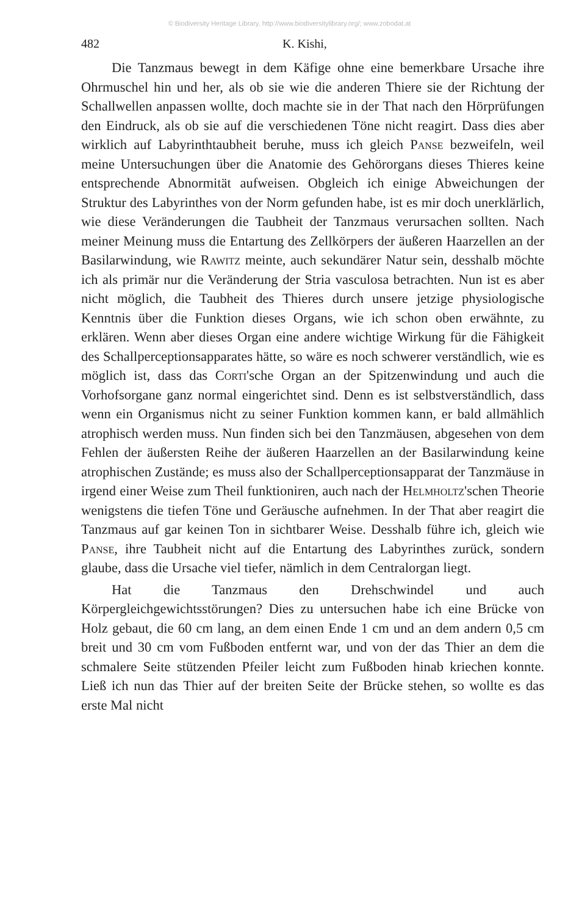© Biodiversity Heritage Library, http://www.biodiversitylibrary.org/; www.zobodat.at
482 K. Kishi,
Die Tanzmaus bewegt in dem Käfige ohne eine bemerkbare Ursache ihre Ohrmuschel hin und her, als ob sie wie die anderen Thiere sie der Richtung der Schallwellen anpassen wollte, doch machte sie in der That nach den Hörprüfungen den Eindruck, als ob sie auf die verschiedenen Töne nicht reagirt. Dass dies aber wirklich auf Labyrinthtaubheit beruhe, muss ich gleich Panse bezweifeln, weil meine Untersuchungen über die Anatomie des Gehörorgans dieses Thieres keine entsprechende Abnormität aufweisen. Obgleich ich einige Abweichungen der Struktur des Labyrinthes von der Norm gefunden habe, ist es mir doch unerklärlich, wie diese Veränderungen die Taubheit der Tanzmaus verursachen sollten. Nach meiner Meinung muss die Entartung des Zellkörpers der äußeren Haarzellen an der Basilarwindung, wie Rawitz meinte, auch sekundärer Natur sein, desshalb möchte ich als primär nur die Veränderung der Stria vasculosa betrachten. Nun ist es aber nicht möglich, die Taubheit des Thieres durch unsere jetzige physiologische Kenntnis über die Funktion dieses Organs, wie ich schon oben erwähnte, zu erklären. Wenn aber dieses Organ eine andere wichtige Wirkung für die Fähigkeit des Schallperceptionsapparates hätte, so wäre es noch schwerer verständlich, wie es möglich ist, dass das Corti'sche Organ an der Spitzenwindung und auch die Vorhofsorgane ganz normal eingerichtet sind. Denn es ist selbstverständlich, dass wenn ein Organismus nicht zu seiner Funktion kommen kann, er bald allmählich atrophisch werden muss. Nun finden sich bei den Tanzmäusen, abgesehen von dem Fehlen der äußersten Reihe der äußeren Haarzellen an der Basilarwindung keine atrophischen Zustände; es muss also der Schallperceptionsapparat der Tanzmäuse in irgend einer Weise zum Theil funktioniren, auch nach der Helmholtz'schen Theorie wenigstens die tiefen Töne und Geräusche aufnehmen. In der That aber reagirt die Tanzmaus auf gar keinen Ton in sichtbarer Weise. Desshalb führe ich, gleich wie Panse, ihre Taubheit nicht auf die Entartung des Labyrinthes zurück, sondern glaube, dass die Ursache viel tiefer, nämlich in dem Centralorgan liegt.
Hat die Tanzmaus den Drehschwindel und auch Körpergleichgewichtsstörungen? Dies zu untersuchen habe ich eine Brücke von Holz gebaut, die 60 cm lang, an dem einen Ende 1 cm und an dem andern 0,5 cm breit und 30 cm vom Fußboden entfernt war, und von der das Thier an dem die schmalere Seite stützenden Pfeiler leicht zum Fußboden hinab kriechen konnte. Ließ ich nun das Thier auf der breiten Seite der Brücke stehen, so wollte es das erste Mal nicht